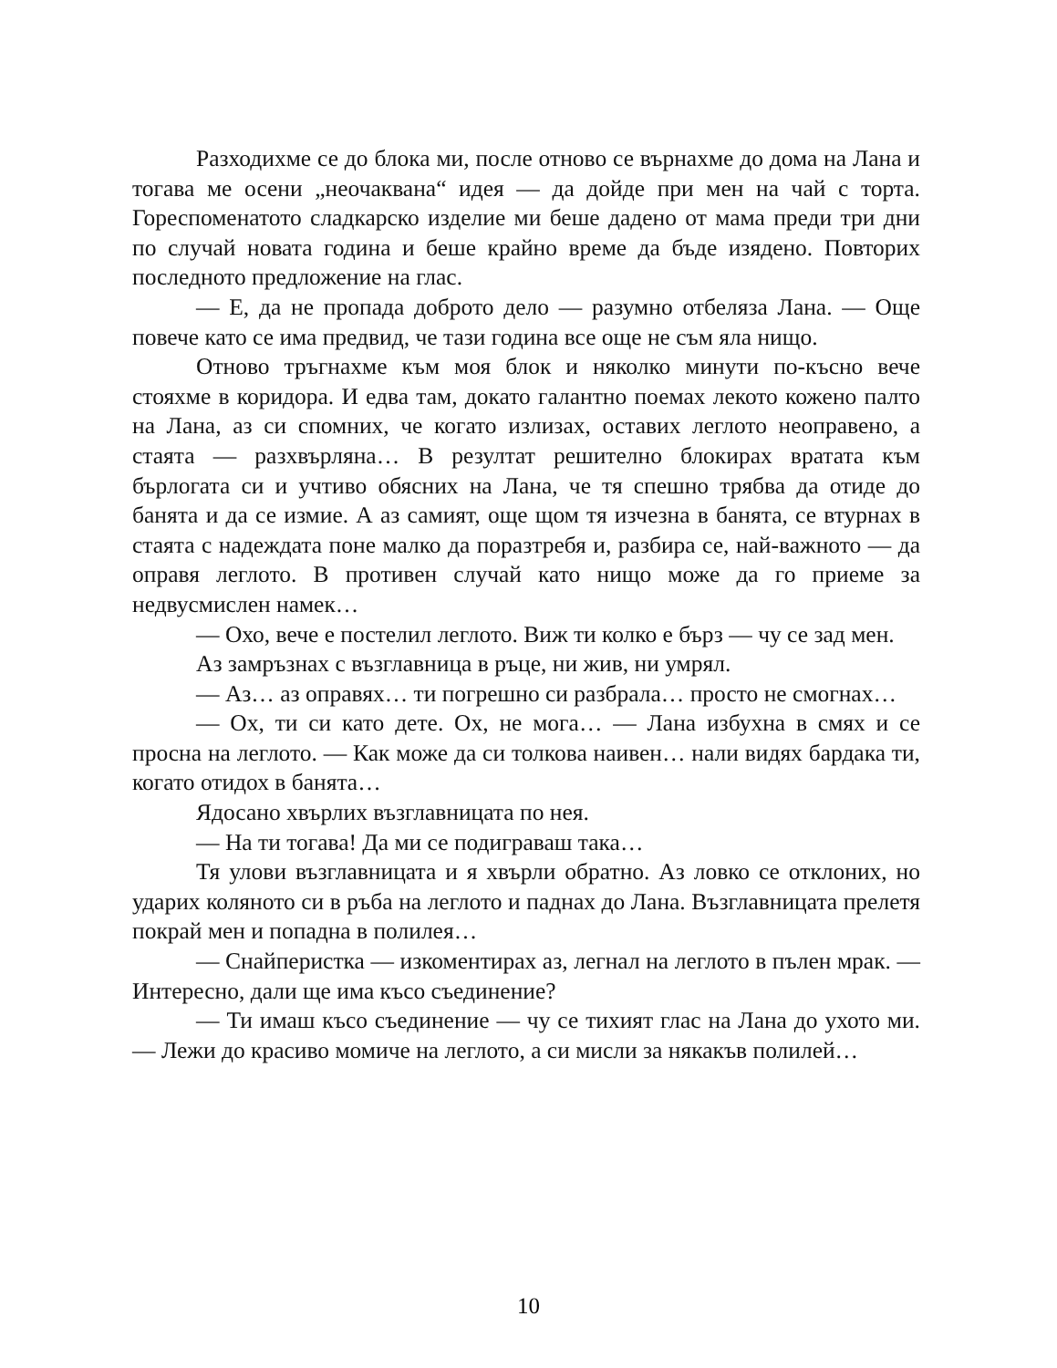Разходихме се до блока ми, после отново се върнахме до дома на Лана и тогава ме осени „неочаквана“ идея — да дойде при мен на чай с торта. Гореспоменатото сладкарско изделие ми беше дадено от мама преди три дни по случай новата година и беше крайно време да бъде изядено. Повторих последното предложение на глас.
— Е, да не пропада доброто дело — разумно отбеляза Лана. — Още повече като се има предвид, че тази година все още не съм яла нищо.
Отново тръгнахме към моя блок и няколко минути по-късно вече стояхме в коридора. И едва там, докато галантно поемах лекото кожено палто на Лана, аз си спомних, че когато излизах, оставих леглото неоправено, а стаята — разхвърляна… В резултат решително блокирах вратата към бърлогата си и учтиво обясних на Лана, че тя спешно трябва да отиде до банята и да се измие. А аз самият, още щом тя изчезна в банята, се втурнах в стаята с надеждата поне малко да поразтребя и, разбира се, най-важното — да оправя леглото. В противен случай като нищо може да го приеме за недвусмислен намек…
— Охо, вече е постелил леглото. Виж ти колко е бърз — чу се зад мен.
Аз замръзнах с възглавница в ръце, ни жив, ни умрял.
— Аз… аз оправях… ти погрешно си разбрала… просто не смогнах…
— Ох, ти си като дете. Ох, не мога… — Лана избухна в смях и се просна на леглото. — Как може да си толкова наивен… нали видях бардака ти, когато отидох в банята…
Ядосано хвърлих възглавницата по нея.
— На ти тогава! Да ми се подиграваш така…
Тя улови възглавницата и я хвърли обратно. Аз ловко се отклоних, но ударих коляното си в ръба на леглото и паднах до Лана. Възглавницата прелетя покрай мен и попадна в полилея…
— Снайперистка — изкоментирах аз, легнал на леглото в пълен мрак. — Интересно, дали ще има късо съединение?
— Ти имаш късо съединение — чу се тихият глас на Лана до ухото ми. — Лежи до красиво момиче на леглото, а си мисли за някакъв полилей…
10